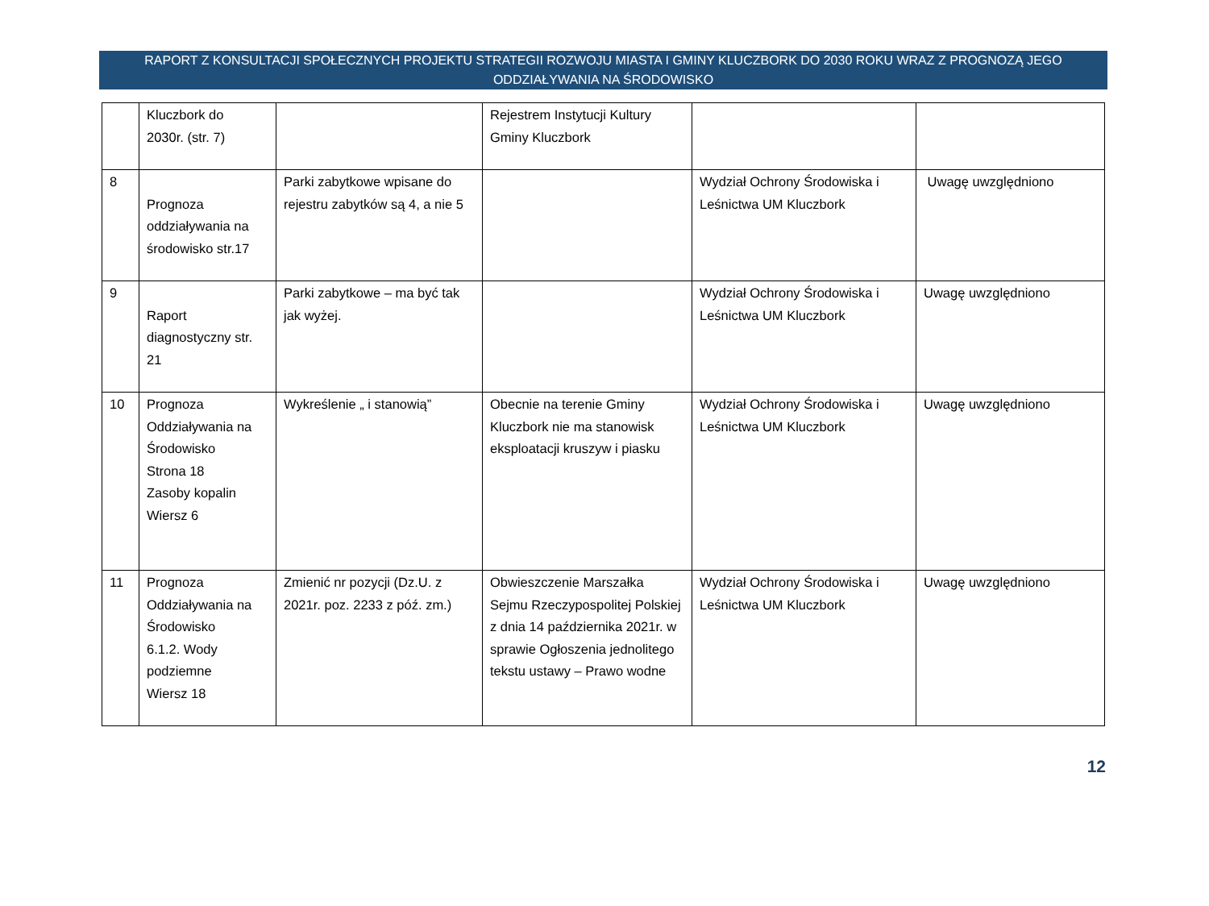RAPORT Z KONSULTACJI SPOŁECZNYCH PROJEKTU STRATEGII ROZWOJU MIASTA I GMINY KLUCZBORK DO 2030 ROKU WRAZ Z PROGNOZĄ JEGO ODDZIAŁYWANIA NA ŚRODOWISKO
| | Kluczbork do 2030r. (str. 7) | | Rejestrem Instytucji Kultury Gminy Kluczbork | | |
| 8 | Prognoza oddziaływania na środowisko str.17 | Parki zabytkowe wpisane do rejestru zabytków są 4, a nie 5 | | Wydział Ochrony Środowiska i Leśnictwa UM Kluczbork | Uwagę uwzględniono |
| 9 | Raport diagnostyczny str. 21 | Parki zabytkowe – ma być tak jak wyżej. | | Wydział Ochrony Środowiska i Leśnictwa UM Kluczbork | Uwagę uwzględniono |
| 10 | Prognoza Oddziaływania na Środowisko Strona 18 Zasoby kopalin Wiersz 6 | Wykreślenie „ i stanowią” | Obecnie na terenie Gminy Kluczbork nie ma stanowisk eksploatacji kruszyw i piasku | Wydział Ochrony Środowiska i Leśnictwa UM Kluczbork | Uwagę uwzględniono |
| 11 | Prognoza Oddziaływania na Środowisko 6.1.2. Wody podziemne Wiersz 18 | Zmienić nr pozycji (Dz.U. z 2021r. poz. 2233 z póź. zm.) | Obwieszczenie Marszałka Sejmu Rzeczypospolitej Polskiej z dnia 14 października 2021r. w sprawie Ogłoszenia jednolitego tekstu ustawy – Prawo wodne | Wydział Ochrony Środowiska i Leśnictwa UM Kluczbork | Uwagę uwzględniono |
12